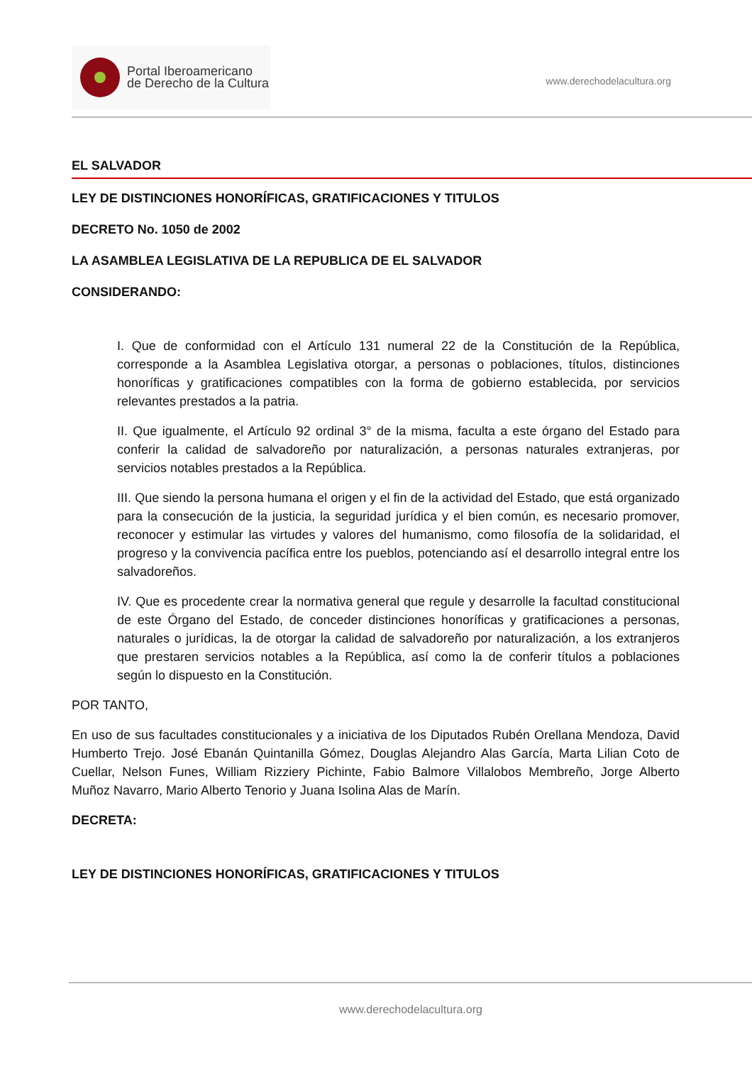Portal Iberoamericano
de Derecho de la Cultura
www.derechodelacultura.org
EL SALVADOR
LEY DE DISTINCIONES HONORÍFICAS, GRATIFICACIONES Y TITULOS
DECRETO No. 1050 de 2002
LA ASAMBLEA LEGISLATIVA DE LA REPUBLICA DE EL SALVADOR
CONSIDERANDO:
I. Que de conformidad con el Artículo 131 numeral 22 de la Constitución de la República, corresponde a la Asamblea Legislativa otorgar, a personas o poblaciones, títulos, distinciones honoríficas y gratificaciones compatibles con la forma de gobierno establecida, por servicios relevantes prestados a la patria.
II. Que igualmente, el Artículo 92 ordinal 3° de la misma, faculta a este órgano del Estado para conferir la calidad de salvadoreño por naturalización, a personas naturales extranjeras, por servicios notables prestados a la República.
III. Que siendo la persona humana el origen y el fin de la actividad del Estado, que está organizado para la consecución de la justicia, la seguridad jurídica y el bien común, es necesario promover, reconocer y estimular las virtudes y valores del humanismo, como filosofía de la solidaridad, el progreso y la convivencia pacífica entre los pueblos, potenciando así el desarrollo integral entre los salvadoreños.
IV. Que es procedente crear la normativa general que regule y desarrolle la facultad constitucional de este Órgano del Estado, de conceder distinciones honoríficas y gratificaciones a personas, naturales o jurídicas, la de otorgar la calidad de salvadoreño por naturalización, a los extranjeros que prestaren servicios notables a la República, así como la de conferir títulos a poblaciones según lo dispuesto en la Constitución.
POR TANTO,
En uso de sus facultades constitucionales y a iniciativa de los Diputados Rubén Orellana Mendoza, David Humberto Trejo. José Ebanán Quintanilla Gómez, Douglas Alejandro Alas García, Marta Lilian Coto de Cuellar, Nelson Funes, William Rizziery Pichinte, Fabio Balmore Villalobos Membreño, Jorge Alberto Muñoz Navarro, Mario Alberto Tenorio y Juana Isolina Alas de Marín.
DECRETA:
LEY DE DISTINCIONES HONORÍFICAS, GRATIFICACIONES Y TITULOS
www.derechodelacultura.org